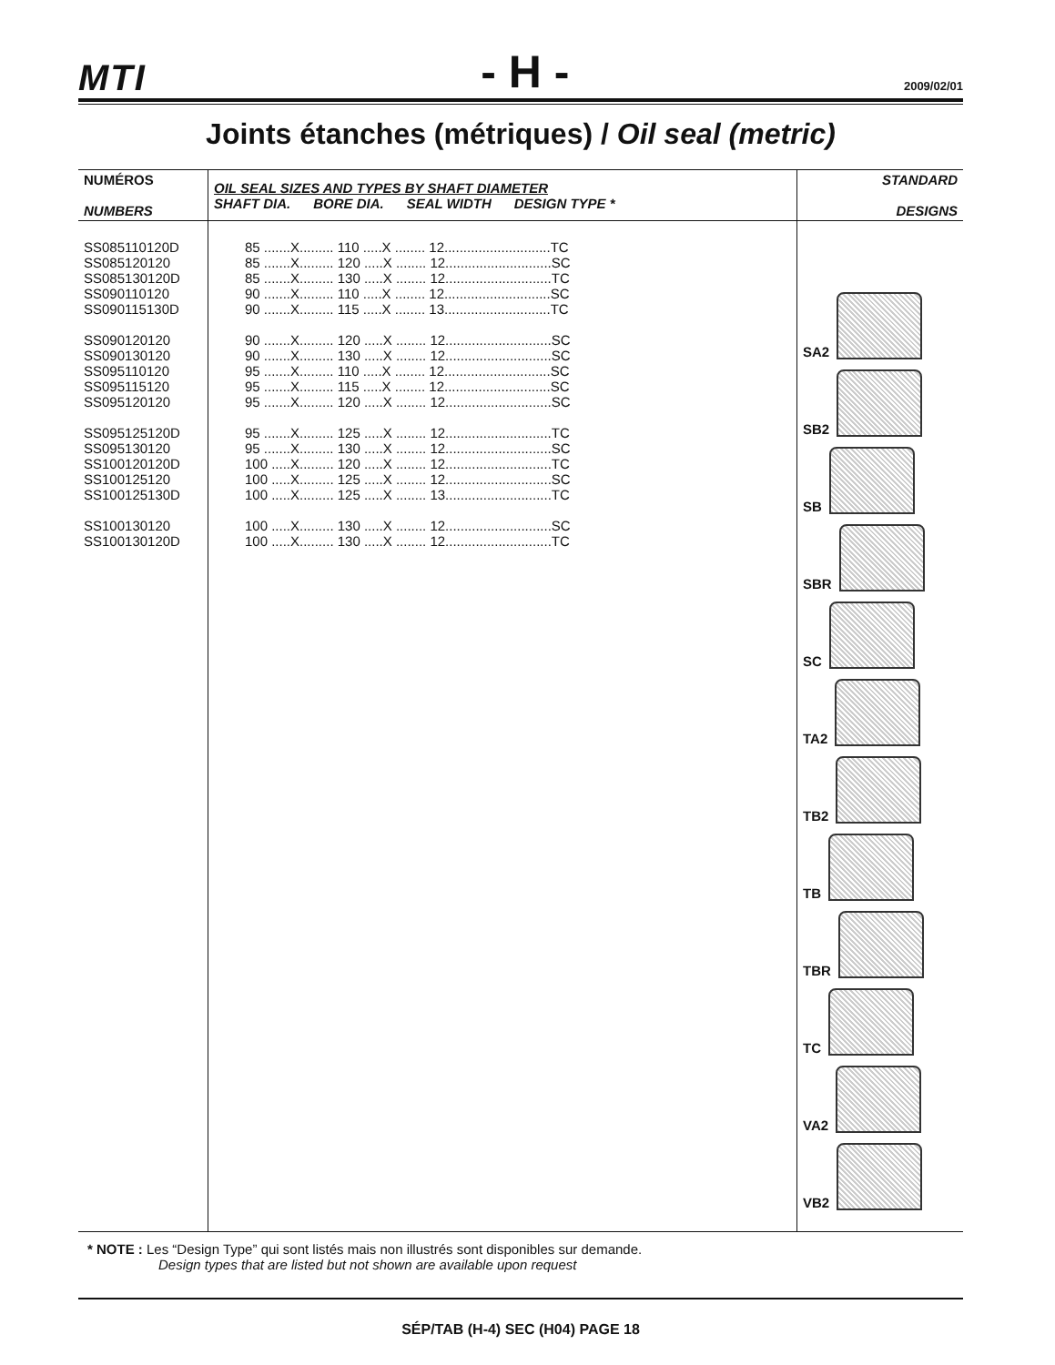MTI - H - 2009/02/01
Joints étanches (métriques) / Oil seal (metric)
| NUMÉROS NUMBERS | OIL SEAL SIZES AND TYPES BY SHAFT DIAMETER SHAFT DIA. BORE DIA. SEAL WIDTH DESIGN TYPE * | STANDARD DESIGNS |
| --- | --- | --- |
| SS085110120D SS085120120 SS085130120D SS090110120 SS090115130D SS090120120 SS090130120 SS095110120 SS095115120 SS095120120 SS095125120D SS095130120 SS100120120D SS100125120 SS100125130D SS100130120 SS100130120D | 85 .......X......... 110 .....X ........ 12............................TC 85 .......X......... 120 .....X ........ 12............................SC 85 .......X......... 130 .....X ........ 12............................TC 90 .......X......... 110 .....X ........ 12............................SC 90 .......X......... 115 .....X ........ 13............................TC 90 .......X......... 120 .....X ........ 12............................SC 90 .......X......... 130 .....X ........ 12............................SC 95 .......X......... 110 .....X ........ 12............................SC 95 .......X......... 115 .....X ........ 12............................SC 95 .......X......... 120 .....X ........ 12............................SC 95 .......X......... 125 .....X ........ 12............................TC 95 .......X......... 130 .....X ........ 12............................SC 100 .....X......... 120 .....X ........ 12............................TC 100 .....X......... 125 .....X ........ 12............................SC 100 .....X......... 125 .....X ........ 13............................TC 100 .....X......... 130 .....X ........ 12............................SC 100 .....X......... 130 .....X ........ 12............................TC | SA2 SB2 SB SBR SC TA2 TB2 TB TBR TC VA2 VB2 |
* NOTE : Les “Design Type” qui sont listés mais non illustrés sont disponibles sur demande.
Design types that are listed but not shown are available upon request
SÉP/TAB (H-4) SEC (H04) PAGE 18